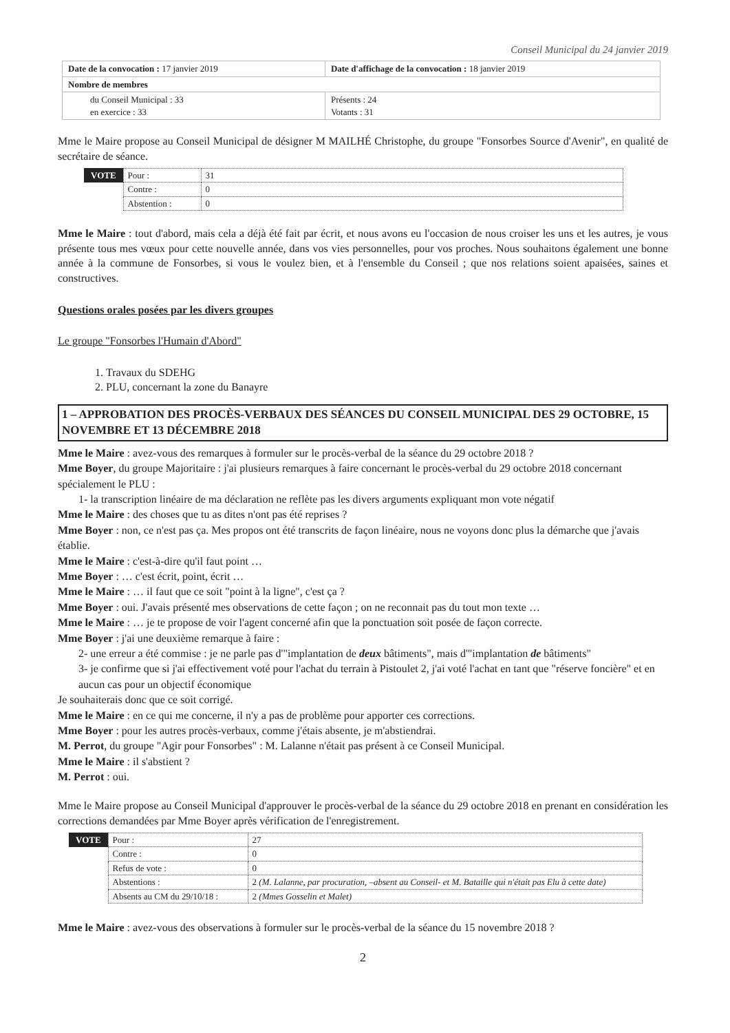Conseil Municipal du 24 janvier 2019
| Date de la convocation : 17 janvier 2019 | Date d'affichage de la convocation : 18 janvier 2019 |
| Nombre de membres | |
| du Conseil Municipal : 33 en exercice : 33 | Présents : 24 Votants : 31 |
Mme le Maire propose au Conseil Municipal de désigner M MAILHÉ Christophe, du groupe "Fonsorbes Source d'Avenir", en qualité de secrétaire de séance.
| VOTE | Pour : | 31 |
| | Contre : | 0 |
| | Abstention : | 0 |
Mme le Maire : tout d'abord, mais cela a déjà été fait par écrit, et nous avons eu l'occasion de nous croiser les uns et les autres, je vous présente tous mes vœux pour cette nouvelle année, dans vos vies personnelles, pour vos proches. Nous souhaitons également une bonne année à la commune de Fonsorbes, si vous le voulez bien, et à l'ensemble du Conseil ; que nos relations soient apaisées, saines et constructives.
Questions orales posées par les divers groupes
Le groupe "Fonsorbes l'Humain d'Abord"
1. Travaux du SDEHG
2. PLU, concernant la zone du Banayre
1 – APPROBATION DES PROCÈS-VERBAUX DES SÉANCES DU CONSEIL MUNICIPAL DES 29 OCTOBRE, 15 NOVEMBRE ET 13 DÉCEMBRE 2018
Mme le Maire : avez-vous des remarques à formuler sur le procès-verbal de la séance du 29 octobre 2018 ?
Mme Boyer, du groupe Majoritaire : j'ai plusieurs remarques à faire concernant le procès-verbal du 29 octobre 2018 concernant spécialement le PLU :
1- la transcription linéaire de ma déclaration ne reflète pas les divers arguments expliquant mon vote négatif
Mme le Maire : des choses que tu as dites n'ont pas été reprises ?
Mme Boyer : non, ce n'est pas ça. Mes propos ont été transcrits de façon linéaire, nous ne voyons donc plus la démarche que j'avais établie.
Mme le Maire : c'est-à-dire qu'il faut point …
Mme Boyer : … c'est écrit, point, écrit …
Mme le Maire : … il faut que ce soit "point à la ligne", c'est ça ?
Mme Boyer : oui. J'avais présenté mes observations de cette façon ; on ne reconnait pas du tout mon texte …
Mme le Maire : … je te propose de voir l'agent concerné afin que la ponctuation soit posée de façon correcte.
Mme Boyer : j'ai une deuxième remarque à faire :
2- une erreur a été commise : je ne parle pas d'"implantation de deux bâtiments", mais d'"implantation de bâtiments"
3- je confirme que si j'ai effectivement voté pour l'achat du terrain à Pistoulet 2, j'ai voté l'achat en tant que "réserve foncière" et en aucun cas pour un objectif économique
Je souhaiterais donc que ce soit corrigé.
Mme le Maire : en ce qui me concerne, il n'y a pas de problème pour apporter ces corrections.
Mme Boyer : pour les autres procès-verbaux, comme j'étais absente, je m'abstiendrai.
M. Perrot, du groupe "Agir pour Fonsorbes" : M. Lalanne n'était pas présent à ce Conseil Municipal.
Mme le Maire : il s'abstient ?
M. Perrot : oui.
Mme le Maire propose au Conseil Municipal d'approuver le procès-verbal de la séance du 29 octobre 2018 en prenant en considération les corrections demandées par Mme Boyer après vérification de l'enregistrement.
| VOTE | Pour : | 27 |
| | Contre : | 0 |
| | Refus de vote : | 0 |
| | Abstentions : | 2 (M. Lalanne, par procuration, –absent au Conseil- et M. Bataille qui n'était pas Elu à cette date) |
| | Absents au CM du 29/10/18 : | 2 (Mmes Gosselin et Malet) |
Mme le Maire : avez-vous des observations à formuler sur le procès-verbal de la séance du 15 novembre 2018 ?
2